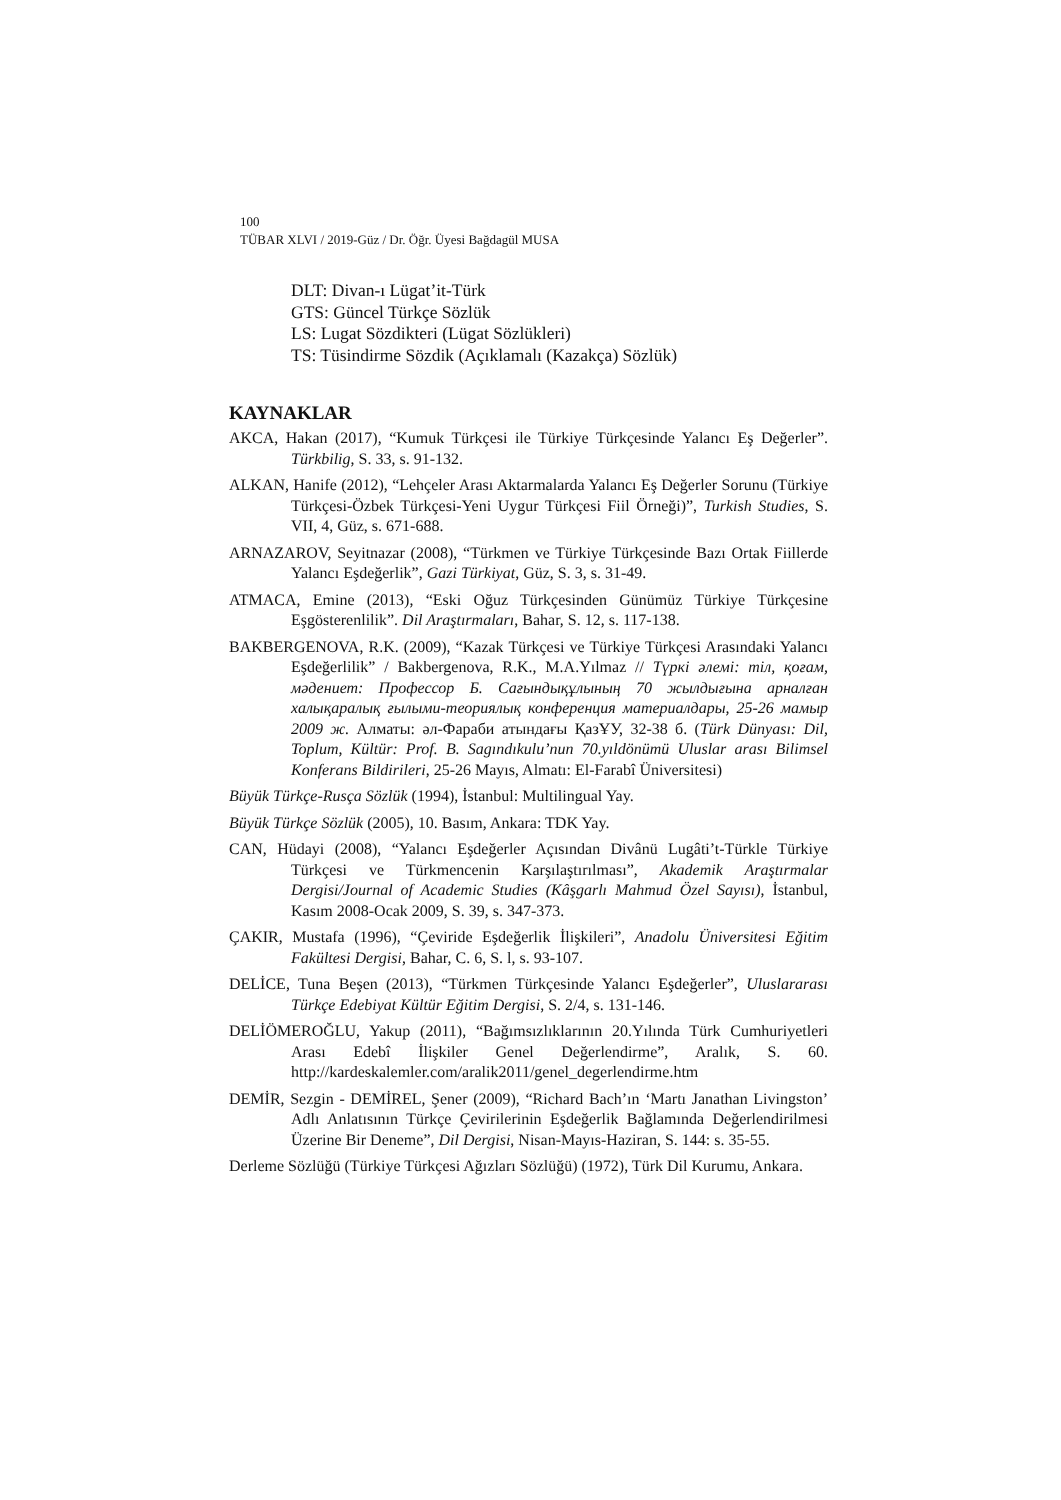100
TÜBAR XLVI / 2019-Güz / Dr. Öğr. Üyesi Bağdagül MUSA
DLT: Divan-ı Lügat’it-Türk
GTS: Güncel Türkçe Sözlük
LS: Lugat Sözdikteri (Lügat Sözlükleri)
TS: Tüsindirme Sözdik (Açıklamalı (Kazakça) Sözlük)
KAYNAKLAR
AKCA, Hakan (2017), “Kumuk Türkçesi ile Türkiye Türkçesinde Yalancı Eş Değerler”. Türkbilig, S. 33, s. 91-132.
ALKAN, Hanife (2012), “Lehçeler Arası Aktarmalarda Yalancı Eş Değerler Sorunu (Türkiye Türkçesi-Özbek Türkçesi-Yeni Uygur Türkçesi Fiil Örneği)”, Turkish Studies, S. VII, 4, Güz, s. 671-688.
ARNAZAROV, Seyitnazar (2008), “Türkmen ve Türkiye Türkçesinde Bazı Ortak Fiillerde Yalancı Eşdeğerlik”, Gazi Türkiyat, Güz, S. 3, s. 31-49.
ATMACA, Emine (2013), “Eski Oğuz Türkçesinden Günümüz Türkiye Türkçesine Eşgösterenlilik”. Dil Araştırmaları, Bahar, S. 12, s. 117-138.
BAKBERGENOVA, R.K. (2009), “Kazak Türkçesi ve Türkiye Türkçesi Arasındaki Yalancı Eşdeğerlilik” / Bakbergenova, R.K., M.A.Yılmaz // Түркі әлемі: тіл, қоғам, мәдениет: Профессор Б. Сағындықұлының 70 жылдығына арналған халықаралық ғылыми-теориялық конференция материалдары, 25-26 мамыр 2009 ж. Алматы: әл-Фараби атындағы ҚазҰУ, 32-38 б. (Türk Dünyası: Dil, Toplum, Kültür: Prof. B. Sagındıkulu’nun 70.yıldönümü Uluslar arası Bilimsel Konferans Bildirileri, 25-26 Mayıs, Almatı: El-Farabî Üniversitesi)
Büyük Türkçe-Rusça Sözlük (1994), İstanbul: Multilingual Yay.
Büyük Türkçe Sözlük (2005), 10. Basım, Ankara: TDK Yay.
CAN, Hüdayi (2008), “Yalancı Eşdeğerler Açısından Divânü Lugâti’t-Türkle Türkiye Türkçesi ve Türkmencenin Karşılaştırılması”, Akademik Araştırmalar Dergisi/Journal of Academic Studies (Kâşgarlı Mahmud Özel Sayısı), İstanbul, Kasım 2008-Ocak 2009, S. 39, s. 347-373.
ÇAKIR, Mustafa (1996), “Çeviride Eşdeğerlik İlişkileri”, Anadolu Üniversitesi Eğitim Fakültesi Dergisi, Bahar, C. 6, S. l, s. 93-107.
DELİCE, Tuna Beşen (2013), “Türkmen Türkçesinde Yalancı Eşdeğerler”, Uluslararası Türkçe Edebiyat Kültür Eğitim Dergisi, S. 2/4, s. 131-146.
DELİÖMEROĞLU, Yakup (2011), “Bağımsızlıklarının 20.Yılında Türk Cumhuriyetleri Arası Edebî İlişkiler Genel Değerlendirme”, Aralık, S. 60. http://kardeskalemler.com/aralik2011/genel_degerlendirme.htm
DEMİR, Sezgin - DEMİREL, Şener (2009), “Richard Bach’ın ‘Martı Janathan Livingston’ Adlı Anlatısının Türkçe Çevirilerinin Eşdeğerlik Bağlamında Değerlendirilmesi Üzerine Bir Deneme”, Dil Dergisi, Nisan-Mayıs-Haziran, S. 144: s. 35-55.
Derleme Sözlüğü (Türkiye Türkçesi Ağızları Sözlüğü) (1972), Türk Dil Kurumu, Ankara.